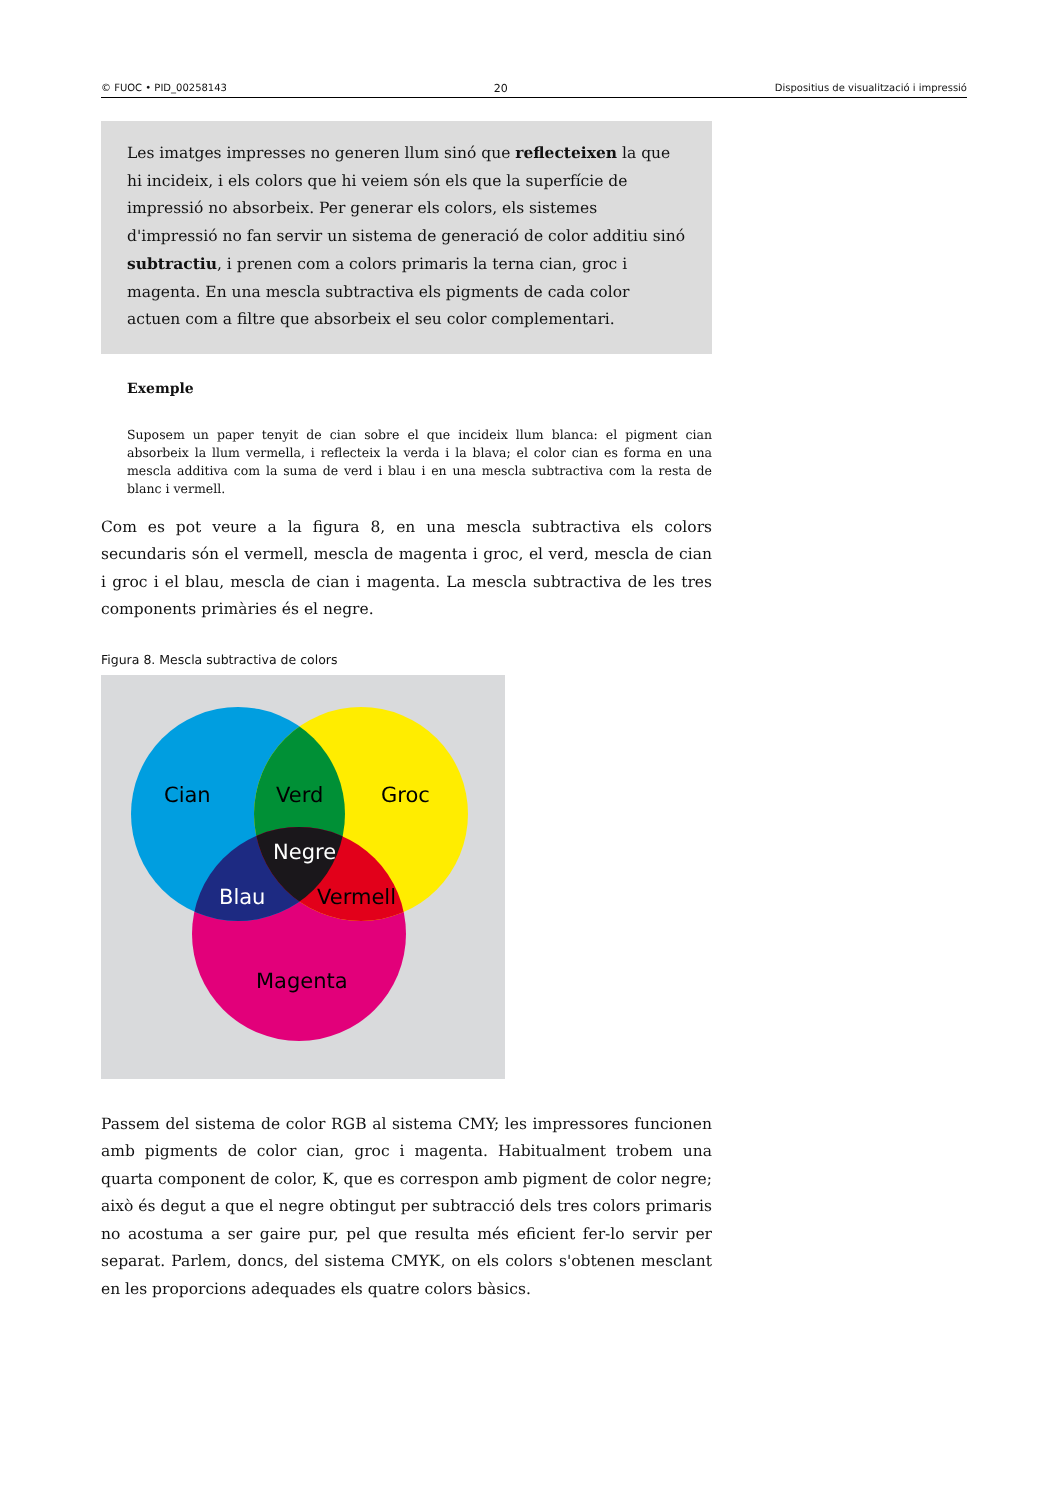© FUOC • PID_00258143 20 Dispositius de visualització i impressió
Les imatges impresses no generen llum sinó que reflecteixen la que hi incideix, i els colors que hi veiem són els que la superfície de impressió no absorbeix. Per generar els colors, els sistemes d'impressió no fan servir un sistema de generació de color additiu sinó subtractiu, i prenen com a colors primaris la terna cian, groc i magenta. En una mescla subtractiva els pigments de cada color actuen com a filtre que absorbeix el seu color complementari.
Exemple
Suposem un paper tenyit de cian sobre el que incideix llum blanca: el pigment cian absorbeix la llum vermella, i reflecteix la verda i la blava; el color cian es forma en una mescla additiva com la suma de verd i blau i en una mescla subtractiva com la resta de blanc i vermell.
Com es pot veure a la figura 8, en una mescla subtractiva els colors secundaris són el vermell, mescla de magenta i groc, el verd, mescla de cian i groc i el blau, mescla de cian i magenta. La mescla subtractiva de les tres components primàries és el negre.
Figura 8. Mescla subtractiva de colors
Cian
Verd
Groc
Negre
Blau
Vermell
Magenta
Passem del sistema de color RGB al sistema CMY; les impressores funcionen amb pigments de color cian, groc i magenta. Habitualment trobem una quarta component de color, K, que es correspon amb pigment de color negre; això és degut a que el negre obtingut per subtracció dels tres colors primaris no acostuma a ser gaire pur, pel que resulta més eficient fer-lo servir per separat. Parlem, doncs, del sistema CMYK, on els colors s'obtenen mesclant en les proporcions adequades els quatre colors bàsics.